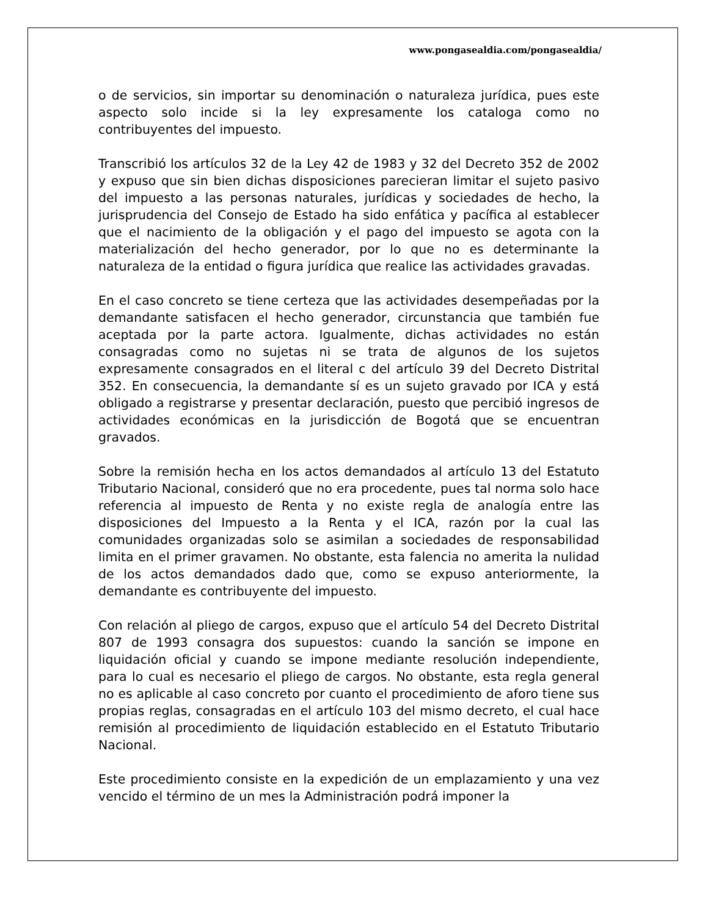www.pongasealdia.com/pongasealdia/
o de servicios, sin importar su denominación o naturaleza jurídica, pues este aspecto solo incide si la ley expresamente los cataloga como no contribuyentes del impuesto.
Transcribió los artículos 32 de la Ley 42 de 1983 y 32 del Decreto 352 de 2002 y expuso que sin bien dichas disposiciones parecieran limitar el sujeto pasivo del impuesto a las personas naturales, jurídicas y sociedades de hecho, la jurisprudencia del Consejo de Estado ha sido enfática y pacífica al establecer que el nacimiento de la obligación y el pago del impuesto se agota con la materialización del hecho generador, por lo que no es determinante la naturaleza de la entidad o figura jurídica que realice las actividades gravadas.
En el caso concreto se tiene certeza que las actividades desempeñadas por la demandante satisfacen el hecho generador, circunstancia que también fue aceptada por la parte actora. Igualmente, dichas actividades no están consagradas como no sujetas ni se trata de algunos de los sujetos expresamente consagrados en el literal c del artículo 39 del Decreto Distrital 352. En consecuencia, la demandante sí es un sujeto gravado por ICA y está obligado a registrarse y presentar declaración, puesto que percibió ingresos de actividades económicas en la jurisdicción de Bogotá que se encuentran gravados.
Sobre la remisión hecha en los actos demandados al artículo 13 del Estatuto Tributario Nacional, consideró que no era procedente, pues tal norma solo hace referencia al impuesto de Renta y no existe regla de analogía entre las disposiciones del Impuesto a la Renta y el ICA, razón por la cual las comunidades organizadas solo se asimilan a sociedades de responsabilidad limita en el primer gravamen. No obstante, esta falencia no amerita la nulidad de los actos demandados dado que, como se expuso anteriormente, la demandante es contribuyente del impuesto.
Con relación al pliego de cargos, expuso que el artículo 54 del Decreto Distrital 807 de 1993 consagra dos supuestos: cuando la sanción se impone en liquidación oficial y cuando se impone mediante resolución independiente, para lo cual es necesario el pliego de cargos. No obstante, esta regla general no es aplicable al caso concreto por cuanto el procedimiento de aforo tiene sus propias reglas, consagradas en el artículo 103 del mismo decreto, el cual hace remisión al procedimiento de liquidación establecido en el Estatuto Tributario Nacional.
Este procedimiento consiste en la expedición de un emplazamiento y una vez vencido el término de un mes la Administración podrá imponer la